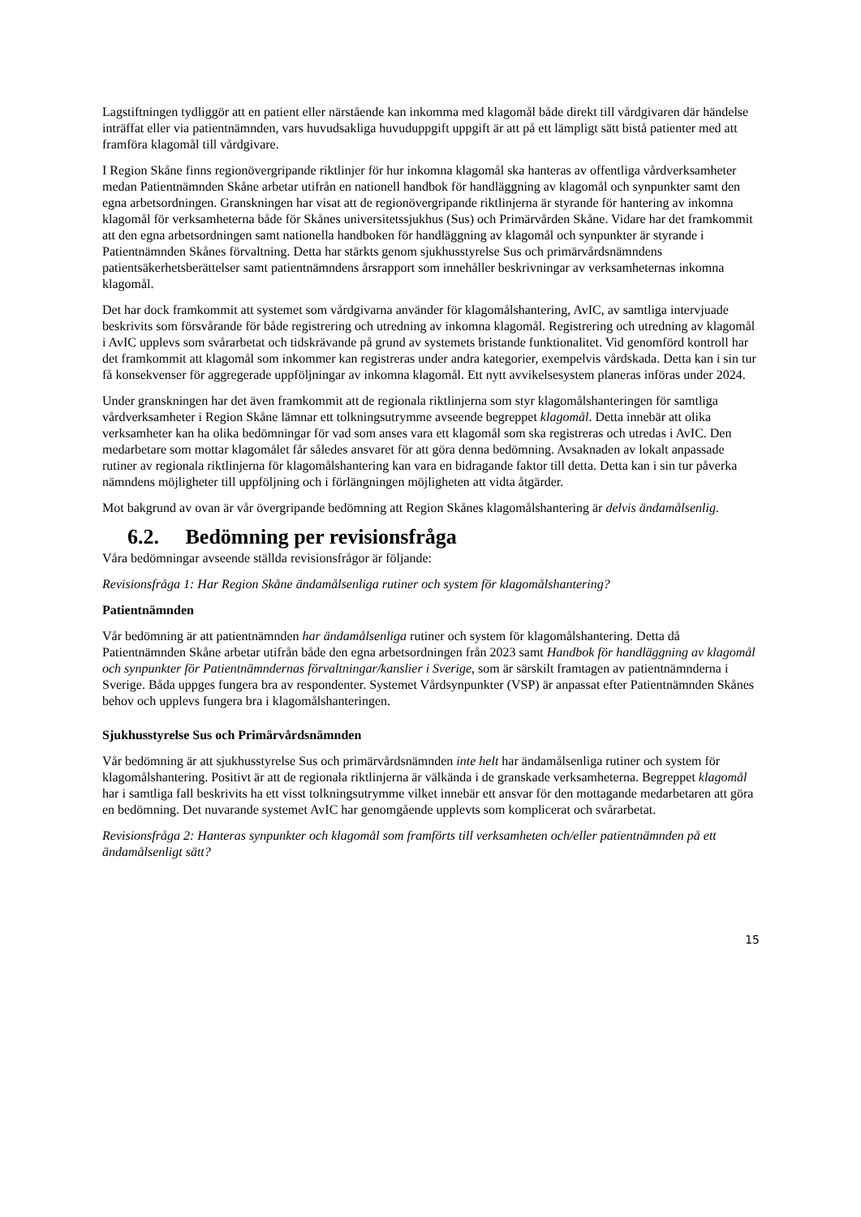Lagstiftningen tydliggör att en patient eller närstående kan inkomma med klagomål både direkt till vårdgivaren där händelse inträffat eller via patientnämnden, vars huvudsakliga huvuduppgift uppgift är att på ett lämpligt sätt bistå patienter med att framföra klagomål till vårdgivare.
I Region Skåne finns regionövergripande riktlinjer för hur inkomna klagomål ska hanteras av offentliga vårdverksamheter medan Patientnämnden Skåne arbetar utifrån en nationell handbok för handläggning av klagomål och synpunkter samt den egna arbetsordningen. Granskningen har visat att de regionövergripande riktlinjerna är styrande för hantering av inkomna klagomål för verksamheterna både för Skånes universitetssjukhus (Sus) och Primärvården Skåne. Vidare har det framkommit att den egna arbetsordningen samt nationella handboken för handläggning av klagomål och synpunkter är styrande i Patientnämnden Skånes förvaltning. Detta har stärkts genom sjukhusstyrelse Sus och primärvårdsnämndens patientsäkerhetsberättelser samt patientnämndens årsrapport som innehåller beskrivningar av verksamheternas inkomna klagomål.
Det har dock framkommit att systemet som vårdgivarna använder för klagomålshantering, AvIC, av samtliga intervjuade beskrivits som försvårande för både registrering och utredning av inkomna klagomål. Registrering och utredning av klagomål i AvIC upplevs som svårarbetat och tidskrävande på grund av systemets bristande funktionalitet. Vid genomförd kontroll har det framkommit att klagomål som inkommer kan registreras under andra kategorier, exempelvis vårdskada. Detta kan i sin tur få konsekvenser för aggregerade uppföljningar av inkomna klagomål. Ett nytt avvikelsesystem planeras införas under 2024.
Under granskningen har det även framkommit att de regionala riktlinjerna som styr klagomålshanteringen för samtliga vårdverksamheter i Region Skåne lämnar ett tolkningsutrymme avseende begreppet klagomål. Detta innebär att olika verksamheter kan ha olika bedömningar för vad som anses vara ett klagomål som ska registreras och utredas i AvIC. Den medarbetare som mottar klagomålet får således ansvaret för att göra denna bedömning. Avsaknaden av lokalt anpassade rutiner av regionala riktlinjerna för klagomålshantering kan vara en bidragande faktor till detta. Detta kan i sin tur påverka nämndens möjligheter till uppföljning och i förlängningen möjligheten att vidta åtgärder.
Mot bakgrund av ovan är vår övergripande bedömning att Region Skånes klagomålshantering är delvis ändamålsenlig.
6.2. Bedömning per revisionsfråga
Våra bedömningar avseende ställda revisionsfrågor är följande:
Revisionsfråga 1: Har Region Skåne ändamålsenliga rutiner och system för klagomålshantering?
Patientnämnden
Vår bedömning är att patientnämnden har ändamålsenliga rutiner och system för klagomålshantering. Detta då Patientnämnden Skåne arbetar utifrån både den egna arbetsordningen från 2023 samt Handbok för handläggning av klagomål och synpunkter för Patientnämndernas förvaltningar/kanslier i Sverige, som är särskilt framtagen av patientnämnderna i Sverige. Båda uppges fungera bra av respondenter. Systemet Vårdsynpunkter (VSP) är anpassat efter Patientnämnden Skånes behov och upplevs fungera bra i klagomålshanteringen.
Sjukhusstyrelse Sus och Primärvårdsnämnden
Vår bedömning är att sjukhusstyrelse Sus och primärvårdsnämnden inte helt har ändamålsenliga rutiner och system för klagomålshantering. Positivt är att de regionala riktlinjerna är välkända i de granskade verksamheterna. Begreppet klagomål har i samtliga fall beskrivits ha ett visst tolkningsutrymme vilket innebär ett ansvar för den mottagande medarbetaren att göra en bedömning. Det nuvarande systemet AvIC har genomgående upplevts som komplicerat och svårarbetat.
Revisionsfråga 2: Hanteras synpunkter och klagomål som framförts till verksamheten och/eller patientnämnden på ett ändamålsenligt sätt?
15